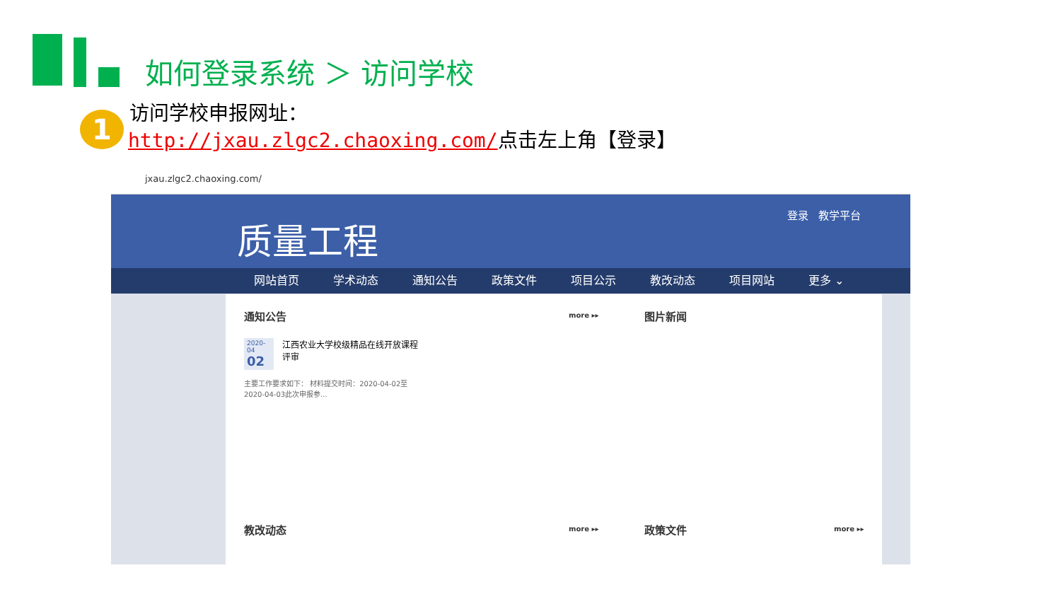如何登录系统 ＞ 访问学校
1
访问学校申报网址：
http://jxau.zlgc2.chaoxing.com/点击左上角【登录】
jxau.zlgc2.chaoxing.com/
质量工程 登录 教学平台
网站首页 学术动态 通知公告 政策文件 项目公示 教改动态 项目网站 更多 ⌄
通知公告 more ▸▸ 图片新闻
2020-04
02
江西农业大学校级精品在线开放课程评审
主要工作要求如下： 材料提交时间：2020-04-02至2020-04-03此次申报参...
教改动态 more ▸▸ 政策文件 more ▸▸